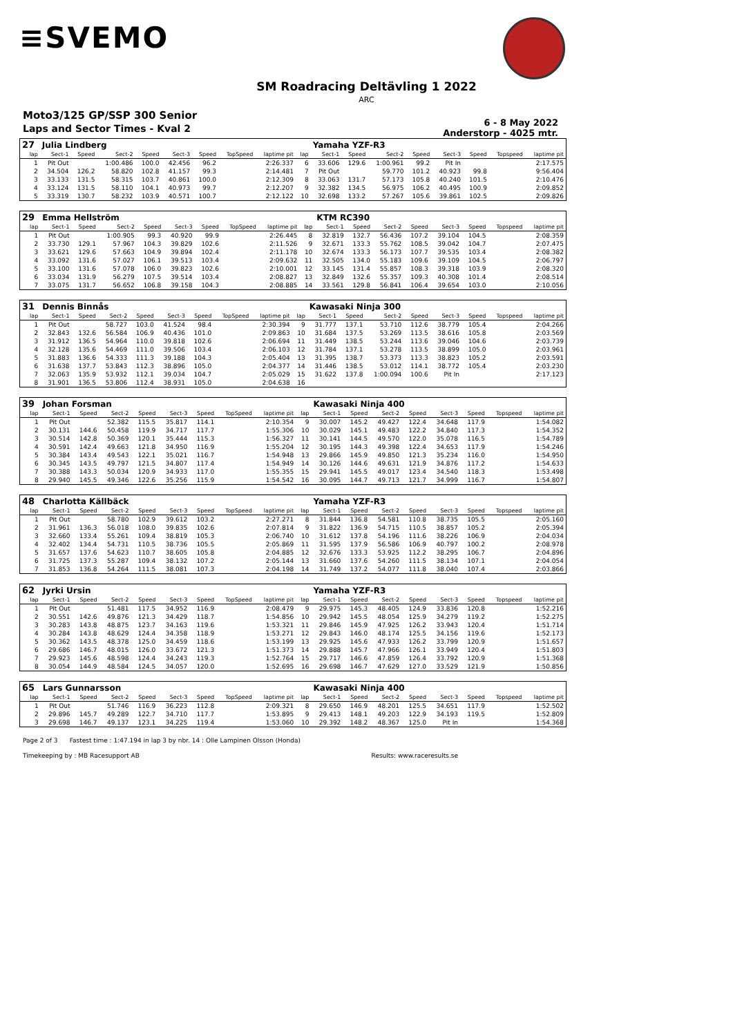≡SVEMO
SM Roadracing Deltävling 1 2022
ARC
Moto3/125 GP/SSP 300 Senior
Laps and Sector Times - Kval 2
6 - 8 May 2022
Anderstorp - 4025 mtr.
| 27 | Julia Lindberg | | | | | | | | | Yamaha YZF-R3 | | | | | | | |
| lap | Sect-1 | Speed | Sect-2 | Speed | Sect-3 | Speed | TopSpeed | laptime pit | lap | Sect-1 | Speed | Sect-2 | Speed | Sect-3 | Speed | Topspeed | laptime pit |
| 1 | Pit Out | | 1:00.486 | 100.0 | 42.456 | 96.2 | | 2:26.337 | 6 | 33.606 | 129.6 | 1:00.961 | 99.2 | Pit In | | | 2:17.575 |
| 2 | 34.504 | 126.2 | 58.820 | 102.8 | 41.157 | 99.3 | | 2:14.481 | 7 | Pit Out | | 59.770 | 101.2 | 40.923 | 99.8 | | 9:56.404 |
| 3 | 33.133 | 131.5 | 58.315 | 103.7 | 40.861 | 100.0 | | 2:12.309 | 8 | 33.063 | 131.7 | 57.173 | 105.8 | 40.240 | 101.5 | | 2:10.476 |
| 4 | 33.124 | 131.5 | 58.110 | 104.1 | 40.973 | 99.7 | | 2:12.207 | 9 | 32.382 | 134.5 | 56.975 | 106.2 | 40.495 | 100.9 | | 2:09.852 |
| 5 | 33.319 | 130.7 | 58.232 | 103.9 | 40.571 | 100.7 | | 2:12.122 | 10 | 32.698 | 133.2 | 57.267 | 105.6 | 39.861 | 102.5 | | 2:09.826 |
| 29 | Emma Hellström | | | | | | | | | KTM RC390 | | | | | | | |
| lap | Sect-1 | Speed | Sect-2 | Speed | Sect-3 | Speed | TopSpeed | laptime pit | lap | Sect-1 | Speed | Sect-2 | Speed | Sect-3 | Speed | Topspeed | laptime pit |
| 1 | Pit Out | | 1:00.905 | 99.3 | 40.920 | 99.9 | | 2:26.445 | 8 | 32.819 | 132.7 | 56.436 | 107.2 | 39.104 | 104.5 | | 2:08.359 |
| 2 | 33.730 | 129.1 | 57.967 | 104.3 | 39.829 | 102.6 | | 2:11.526 | 9 | 32.671 | 133.3 | 55.762 | 108.5 | 39.042 | 104.7 | | 2:07.475 |
| 3 | 33.621 | 129.6 | 57.663 | 104.9 | 39.894 | 102.4 | | 2:11.178 | 10 | 32.674 | 133.3 | 56.173 | 107.7 | 39.535 | 103.4 | | 2:08.382 |
| 4 | 33.092 | 131.6 | 57.027 | 106.1 | 39.513 | 103.4 | | 2:09.632 | 11 | 32.505 | 134.0 | 55.183 | 109.6 | 39.109 | 104.5 | | 2:06.797 |
| 5 | 33.100 | 131.6 | 57.078 | 106.0 | 39.823 | 102.6 | | 2:10.001 | 12 | 33.145 | 131.4 | 55.857 | 108.3 | 39.318 | 103.9 | | 2:08.320 |
| 6 | 33.034 | 131.9 | 56.279 | 107.5 | 39.514 | 103.4 | | 2:08.827 | 13 | 32.849 | 132.6 | 55.357 | 109.3 | 40.308 | 101.4 | | 2:08.514 |
| 7 | 33.075 | 131.7 | 56.652 | 106.8 | 39.158 | 104.3 | | 2:08.885 | 14 | 33.561 | 129.8 | 56.841 | 106.4 | 39.654 | 103.0 | | 2:10.056 |
| 31 | Dennis Binnås | | | | | | | | | Kawasaki Ninja 300 | | | | | | | |
| lap | Sect-1 | Speed | Sect-2 | Speed | Sect-3 | Speed | TopSpeed | laptime pit | lap | Sect-1 | Speed | Sect-2 | Speed | Sect-3 | Speed | Topspeed | laptime pit |
| 1 | Pit Out | | 58.727 | 103.0 | 41.524 | 98.4 | | 2:30.394 | 9 | 31.777 | 137.1 | 53.710 | 112.6 | 38.779 | 105.4 | | 2:04.266 |
| 2 | 32.843 | 132.6 | 56.584 | 106.9 | 40.436 | 101.0 | | 2:09.863 | 10 | 31.684 | 137.5 | 53.269 | 113.5 | 38.616 | 105.8 | | 2:03.569 |
| 3 | 31.912 | 136.5 | 54.964 | 110.0 | 39.818 | 102.6 | | 2:06.694 | 11 | 31.449 | 138.5 | 53.244 | 113.6 | 39.046 | 104.6 | | 2:03.739 |
| 4 | 32.128 | 135.6 | 54.469 | 111.0 | 39.506 | 103.4 | | 2:06.103 | 12 | 31.784 | 137.1 | 53.278 | 113.5 | 38.899 | 105.0 | | 2:03.961 |
| 5 | 31.883 | 136.6 | 54.333 | 111.3 | 39.188 | 104.3 | | 2:05.404 | 13 | 31.395 | 138.7 | 53.373 | 113.3 | 38.823 | 105.2 | | 2:03.591 |
| 6 | 31.638 | 137.7 | 53.843 | 112.3 | 38.896 | 105.0 | | 2:04.377 | 14 | 31.446 | 138.5 | 53.012 | 114.1 | 38.772 | 105.4 | | 2:03.230 |
| 7 | 32.063 | 135.9 | 53.932 | 112.1 | 39.034 | 104.7 | | 2:05.029 | 15 | 31.622 | 137.8 | 1:00.094 | 100.6 | Pit In | | | 2:17.123 |
| 8 | 31.901 | 136.5 | 53.806 | 112.4 | 38.931 | 105.0 | | 2:04.638 | 16 | | | | | | | | |
| 39 | Johan Forsman | | | | | | | | | Kawasaki Ninja 400 | | | | | | | |
| lap | Sect-1 | Speed | Sect-2 | Speed | Sect-3 | Speed | TopSpeed | laptime pit | lap | Sect-1 | Speed | Sect-2 | Speed | Sect-3 | Speed | Topspeed | laptime pit |
| 1 | Pit Out | | 52.382 | 115.5 | 35.817 | 114.1 | | 2:10.354 | 9 | 30.007 | 145.2 | 49.427 | 122.4 | 34.648 | 117.9 | | 1:54.082 |
| 2 | 30.131 | 144.6 | 50.458 | 119.9 | 34.717 | 117.7 | | 1:55.306 | 10 | 30.029 | 145.1 | 49.483 | 122.2 | 34.840 | 117.3 | | 1:54.352 |
| 3 | 30.514 | 142.8 | 50.369 | 120.1 | 35.444 | 115.3 | | 1:56.327 | 11 | 30.141 | 144.5 | 49.570 | 122.0 | 35.078 | 116.5 | | 1:54.789 |
| 4 | 30.591 | 142.4 | 49.663 | 121.8 | 34.950 | 116.9 | | 1:55.204 | 12 | 30.195 | 144.3 | 49.398 | 122.4 | 34.653 | 117.9 | | 1:54.246 |
| 5 | 30.384 | 143.4 | 49.543 | 122.1 | 35.021 | 116.7 | | 1:54.948 | 13 | 29.866 | 145.9 | 49.850 | 121.3 | 35.234 | 116.0 | | 1:54.950 |
| 6 | 30.345 | 143.5 | 49.797 | 121.5 | 34.807 | 117.4 | | 1:54.949 | 14 | 30.126 | 144.6 | 49.631 | 121.9 | 34.876 | 117.2 | | 1:54.633 |
| 7 | 30.388 | 143.3 | 50.034 | 120.9 | 34.933 | 117.0 | | 1:55.355 | 15 | 29.941 | 145.5 | 49.017 | 123.4 | 34.540 | 118.3 | | 1:53.498 |
| 8 | 29.940 | 145.5 | 49.346 | 122.6 | 35.256 | 115.9 | | 1:54.542 | 16 | 30.095 | 144.7 | 49.713 | 121.7 | 34.999 | 116.7 | | 1:54.807 |
| 48 | Charlotta Källbäck | | | | | | | | | Yamaha YZF-R3 | | | | | | | |
| lap | Sect-1 | Speed | Sect-2 | Speed | Sect-3 | Speed | TopSpeed | laptime pit | lap | Sect-1 | Speed | Sect-2 | Speed | Sect-3 | Speed | Topspeed | laptime pit |
| 1 | Pit Out | | 58.780 | 102.9 | 39.612 | 103.2 | | 2:27.271 | 8 | 31.844 | 136.8 | 54.581 | 110.8 | 38.735 | 105.5 | | 2:05.160 |
| 2 | 31.961 | 136.3 | 56.018 | 108.0 | 39.835 | 102.6 | | 2:07.814 | 9 | 31.822 | 136.9 | 54.715 | 110.5 | 38.857 | 105.2 | | 2:05.394 |
| 3 | 32.660 | 133.4 | 55.261 | 109.4 | 38.819 | 105.3 | | 2:06.740 | 10 | 31.612 | 137.8 | 54.196 | 111.6 | 38.226 | 106.9 | | 2:04.034 |
| 4 | 32.402 | 134.4 | 54.731 | 110.5 | 38.736 | 105.5 | | 2:05.869 | 11 | 31.595 | 137.9 | 56.586 | 106.9 | 40.797 | 100.2 | | 2:08.978 |
| 5 | 31.657 | 137.6 | 54.623 | 110.7 | 38.605 | 105.8 | | 2:04.885 | 12 | 32.676 | 133.3 | 53.925 | 112.2 | 38.295 | 106.7 | | 2:04.896 |
| 6 | 31.725 | 137.3 | 55.287 | 109.4 | 38.132 | 107.2 | | 2:05.144 | 13 | 31.660 | 137.6 | 54.260 | 111.5 | 38.134 | 107.1 | | 2:04.054 |
| 7 | 31.853 | 136.8 | 54.264 | 111.5 | 38.081 | 107.3 | | 2:04.198 | 14 | 31.749 | 137.2 | 54.077 | 111.8 | 38.040 | 107.4 | | 2:03.866 |
| 62 | Jyrki Ursin | | | | | | | | | Yamaha YZF-R3 | | | | | | | |
| lap | Sect-1 | Speed | Sect-2 | Speed | Sect-3 | Speed | TopSpeed | laptime pit | lap | Sect-1 | Speed | Sect-2 | Speed | Sect-3 | Speed | Topspeed | laptime pit |
| 1 | Pit Out | | 51.481 | 117.5 | 34.952 | 116.9 | | 2:08.479 | 9 | 29.975 | 145.3 | 48.405 | 124.9 | 33.836 | 120.8 | | 1:52.216 |
| 2 | 30.551 | 142.6 | 49.876 | 121.3 | 34.429 | 118.7 | | 1:54.856 | 10 | 29.942 | 145.5 | 48.054 | 125.9 | 34.279 | 119.2 | | 1:52.275 |
| 3 | 30.283 | 143.8 | 48.875 | 123.7 | 34.163 | 119.6 | | 1:53.321 | 11 | 29.846 | 145.9 | 47.925 | 126.2 | 33.943 | 120.4 | | 1:51.714 |
| 4 | 30.284 | 143.8 | 48.629 | 124.4 | 34.358 | 118.9 | | 1:53.271 | 12 | 29.843 | 146.0 | 48.174 | 125.5 | 34.156 | 119.6 | | 1:52.173 |
| 5 | 30.362 | 143.5 | 48.378 | 125.0 | 34.459 | 118.6 | | 1:53.199 | 13 | 29.925 | 145.6 | 47.933 | 126.2 | 33.799 | 120.9 | | 1:51.657 |
| 6 | 29.686 | 146.7 | 48.015 | 126.0 | 33.672 | 121.3 | | 1:51.373 | 14 | 29.888 | 145.7 | 47.966 | 126.1 | 33.949 | 120.4 | | 1:51.803 |
| 7 | 29.923 | 145.6 | 48.598 | 124.4 | 34.243 | 119.3 | | 1:52.764 | 15 | 29.717 | 146.6 | 47.859 | 126.4 | 33.792 | 120.9 | | 1:51.368 |
| 8 | 30.054 | 144.9 | 48.584 | 124.5 | 34.057 | 120.0 | | 1:52.695 | 16 | 29.698 | 146.7 | 47.629 | 127.0 | 33.529 | 121.9 | | 1:50.856 |
| 65 | Lars Gunnarsson | | | | | | | | | Kawasaki Ninja 400 | | | | | | | |
| lap | Sect-1 | Speed | Sect-2 | Speed | Sect-3 | Speed | TopSpeed | laptime pit | lap | Sect-1 | Speed | Sect-2 | Speed | Sect-3 | Speed | Topspeed | laptime pit |
| 1 | Pit Out | | 51.746 | 116.9 | 36.223 | 112.8 | | 2:09.321 | 8 | 29.650 | 146.9 | 48.201 | 125.5 | 34.651 | 117.9 | | 1:52.502 |
| 2 | 29.896 | 145.7 | 49.289 | 122.7 | 34.710 | 117.7 | | 1:53.895 | 9 | 29.413 | 148.1 | 49.203 | 122.9 | 34.193 | 119.5 | | 1:52.809 |
| 3 | 29.698 | 146.7 | 49.137 | 123.1 | 34.225 | 119.4 | | 1:53.060 | 10 | 29.392 | 148.2 | 48.367 | 125.0 | Pit In | | | 1:54.368 |
Page 2 of 3 Fastest time : 1:47.194 in lap 3 by nbr. 14 : Olle Lampinen Olsson (Honda)
Timekeeping by : MB Racesupport AB Results: www.raceresults.se